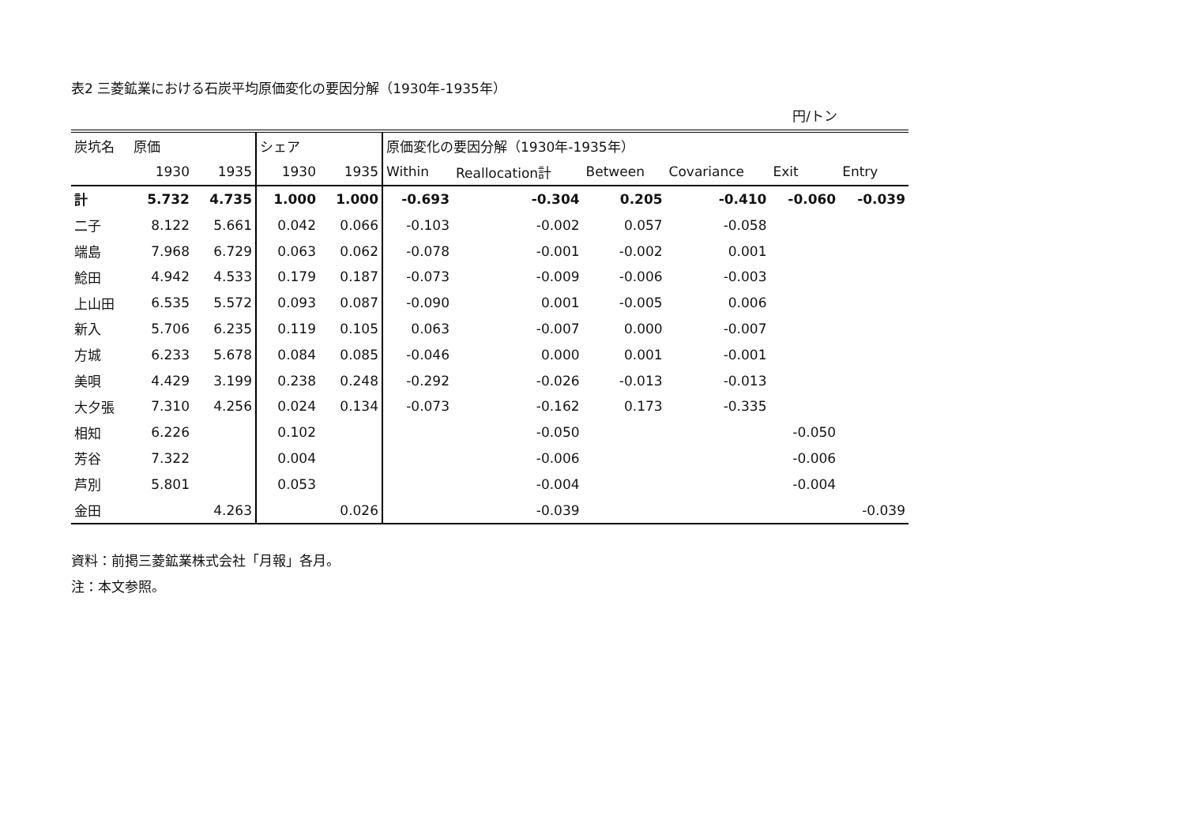表2 三菱鉱業における石炭平均原価変化の要因分解（1930年-1935年）
円/トン
| 炭坑名 | 原価 | | シェア | | 原価変化の要因分解（1930年-1935年） | | | | | |
| --- | --- | --- | --- | --- | --- | --- | --- | --- | --- | --- |
| | 1930 | 1935 | 1930 | 1935 | Within | Reallocation計 | Between | Covariance | Exit | Entry |
| 計 | 5.732 | 4.735 | 1.000 | 1.000 | -0.693 | -0.304 | 0.205 | -0.410 | -0.060 | -0.039 |
| 二子 | 8.122 | 5.661 | 0.042 | 0.066 | -0.103 | -0.002 | 0.057 | -0.058 | | |
| 端島 | 7.968 | 6.729 | 0.063 | 0.062 | -0.078 | -0.001 | -0.002 | 0.001 | | |
| 鯰田 | 4.942 | 4.533 | 0.179 | 0.187 | -0.073 | -0.009 | -0.006 | -0.003 | | |
| 上山田 | 6.535 | 5.572 | 0.093 | 0.087 | -0.090 | 0.001 | -0.005 | 0.006 | | |
| 新入 | 5.706 | 6.235 | 0.119 | 0.105 | 0.063 | -0.007 | 0.000 | -0.007 | | |
| 方城 | 6.233 | 5.678 | 0.084 | 0.085 | -0.046 | 0.000 | 0.001 | -0.001 | | |
| 美唄 | 4.429 | 3.199 | 0.238 | 0.248 | -0.292 | -0.026 | -0.013 | -0.013 | | |
| 大夕張 | 7.310 | 4.256 | 0.024 | 0.134 | -0.073 | -0.162 | 0.173 | -0.335 | | |
| 相知 | 6.226 | | 0.102 | | | -0.050 | | | -0.050 | |
| 芳谷 | 7.322 | | 0.004 | | | -0.006 | | | -0.006 | |
| 芦別 | 5.801 | | 0.053 | | | -0.004 | | | -0.004 | |
| 金田 | | 4.263 | | 0.026 | | -0.039 | | | | -0.039 |
資料：前掲三菱鉱業株式会社「月報」各月。
注：本文参照。